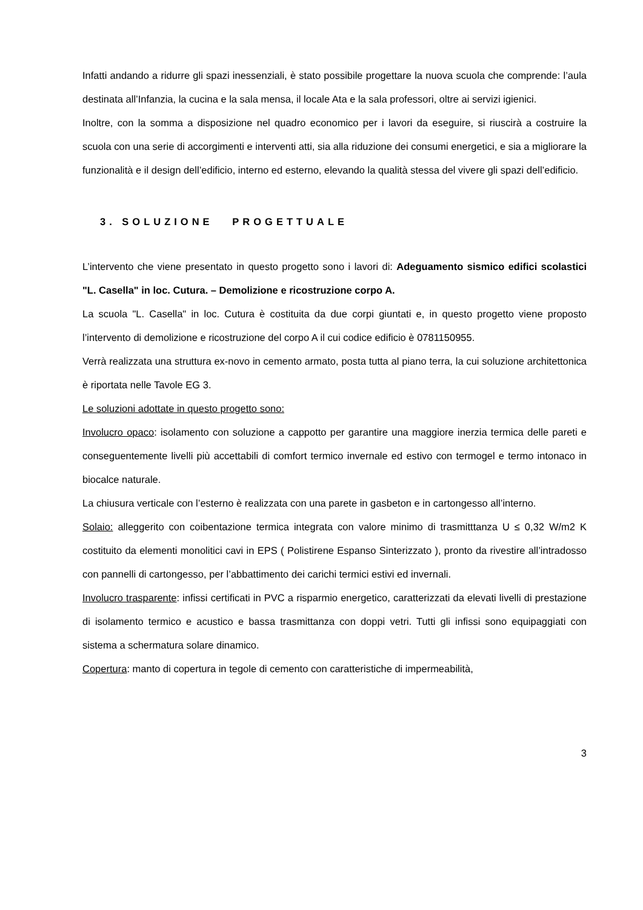Infatti andando a ridurre gli spazi inessenziali, è stato possibile progettare la nuova scuola che comprende: l’aula destinata all’Infanzia, la cucina e la sala mensa, il locale Ata e la sala professori, oltre ai servizi igienici.
Inoltre, con la somma a disposizione nel quadro economico per i lavori da eseguire, si riuscirà a costruire la scuola con una serie di accorgimenti e interventi atti, sia alla riduzione dei consumi energetici, e sia a migliorare la funzionalità e il design dell’edificio, interno ed esterno, elevando la qualità stessa del vivere gli spazi dell’edificio.
3. SOLUZIONE PROGETTUALE
L’intervento che viene presentato in questo progetto sono i lavori di: Adeguamento sismico edifici scolastici "L. Casella" in loc. Cutura. – Demolizione e ricostruzione corpo A.
La scuola "L. Casella" in loc. Cutura è costituita da due corpi giuntati e, in questo progetto viene proposto l’intervento di demolizione e ricostruzione del corpo A il cui codice edificio è 0781150955.
Verrà realizzata una struttura ex-novo in cemento armato, posta tutta al piano terra, la cui soluzione architettonica è riportata nelle Tavole EG 3.
Le soluzioni adottate in questo progetto sono:
Involucro opaco: isolamento con soluzione a cappotto per garantire una maggiore inerzia termica delle pareti e conseguentemente livelli più accettabili di comfort termico invernale ed estivo con termogel e termo intonaco in biocalce naturale.
La chiusura verticale con l’esterno è realizzata con una parete in gasbeton e in cartongesso all’interno.
Solaio: alleggerito con coibentazione termica integrata con valore minimo di trasmitttanza U ≤ 0,32 W/m2 K costituito da elementi monolitici cavi in EPS ( Polistirene Espanso Sinterizzato ), pronto da rivestire all’intradosso con pannelli di cartongesso, per l’abbattimento dei carichi termici estivi ed invernali.
Involucro trasparente: infissi certificati in PVC a risparmio energetico, caratterizzati da elevati livelli di prestazione di isolamento termico e acustico e bassa trasmittanza con doppi vetri. Tutti gli infissi sono equipaggiati con sistema a schermatura solare dinamico.
Copertura: manto di copertura in tegole di cemento con caratteristiche di impermeabilità,
3